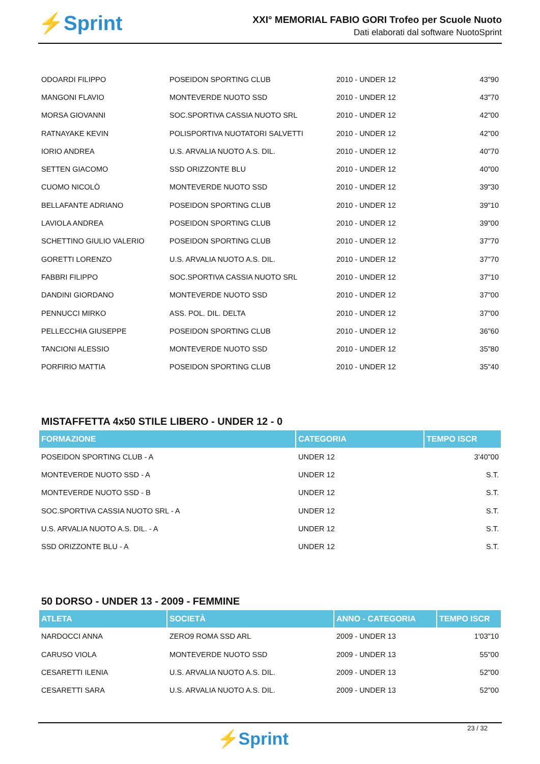⚡Sprint
XXI° MEMORIAL FABIO GORI Trofeo per Scuole Nuoto
Dati elaborati dal software NuotoSprint
| ODOARDI FILIPPO | POSEIDON SPORTING CLUB | 2010 - UNDER 12 | 43"90 |
| MANGONI FLAVIO | MONTEVERDE NUOTO SSD | 2010 - UNDER 12 | 43"70 |
| MORSA GIOVANNI | SOC.SPORTIVA CASSIA NUOTO SRL | 2010 - UNDER 12 | 42"00 |
| RATNAYAKE KEVIN | POLISPORTIVA NUOTATORI SALVETTI | 2010 - UNDER 12 | 42"00 |
| IORIO ANDREA | U.S. ARVALIA NUOTO A.S. DIL. | 2010 - UNDER 12 | 40"70 |
| SETTEN GIACOMO | SSD ORIZZONTE BLU | 2010 - UNDER 12 | 40"00 |
| CUOMO NICOLÒ | MONTEVERDE NUOTO SSD | 2010 - UNDER 12 | 39"30 |
| BELLAFANTE ADRIANO | POSEIDON SPORTING CLUB | 2010 - UNDER 12 | 39"10 |
| LAVIOLA ANDREA | POSEIDON SPORTING CLUB | 2010 - UNDER 12 | 39"00 |
| SCHETTINO GIULIO VALERIO | POSEIDON SPORTING CLUB | 2010 - UNDER 12 | 37"70 |
| GORETTI LORENZO | U.S. ARVALIA NUOTO A.S. DIL. | 2010 - UNDER 12 | 37"70 |
| FABBRI FILIPPO | SOC.SPORTIVA CASSIA NUOTO SRL | 2010 - UNDER 12 | 37"10 |
| DANDINI GIORDANO | MONTEVERDE NUOTO SSD | 2010 - UNDER 12 | 37"00 |
| PENNUCCI MIRKO | ASS. POL. DIL. DELTA | 2010 - UNDER 12 | 37"00 |
| PELLECCHIA GIUSEPPE | POSEIDON SPORTING CLUB | 2010 - UNDER 12 | 36"60 |
| TANCIONI ALESSIO | MONTEVERDE NUOTO SSD | 2010 - UNDER 12 | 35"80 |
| PORFIRIO MATTIA | POSEIDON SPORTING CLUB | 2010 - UNDER 12 | 35"40 |
MISTAFFETTA 4x50 STILE LIBERO - UNDER 12 - 0
| FORMAZIONE | CATEGORIA | TEMPO ISCR |
| --- | --- | --- |
| POSEIDON SPORTING CLUB - A | UNDER 12 | 3'40"00 |
| MONTEVERDE NUOTO SSD - A | UNDER 12 | S.T. |
| MONTEVERDE NUOTO SSD - B | UNDER 12 | S.T. |
| SOC.SPORTIVA CASSIA NUOTO SRL - A | UNDER 12 | S.T. |
| U.S. ARVALIA NUOTO A.S. DIL. - A | UNDER 12 | S.T. |
| SSD ORIZZONTE BLU - A | UNDER 12 | S.T. |
50 DORSO - UNDER 13 - 2009 - FEMMINE
| ATLETA | SOCIETÀ | ANNO - CATEGORIA | TEMPO ISCR |
| --- | --- | --- | --- |
| NARDOCCI ANNA | ZERO9 ROMA SSD ARL | 2009 - UNDER 13 | 1'03"10 |
| CARUSO VIOLA | MONTEVERDE NUOTO SSD | 2009 - UNDER 13 | 55"00 |
| CESARETTI ILENIA | U.S. ARVALIA NUOTO A.S. DIL. | 2009 - UNDER 13 | 52"00 |
| CESARETTI SARA | U.S. ARVALIA NUOTO A.S. DIL. | 2009 - UNDER 13 | 52"00 |
⚡Sprint
23 / 32